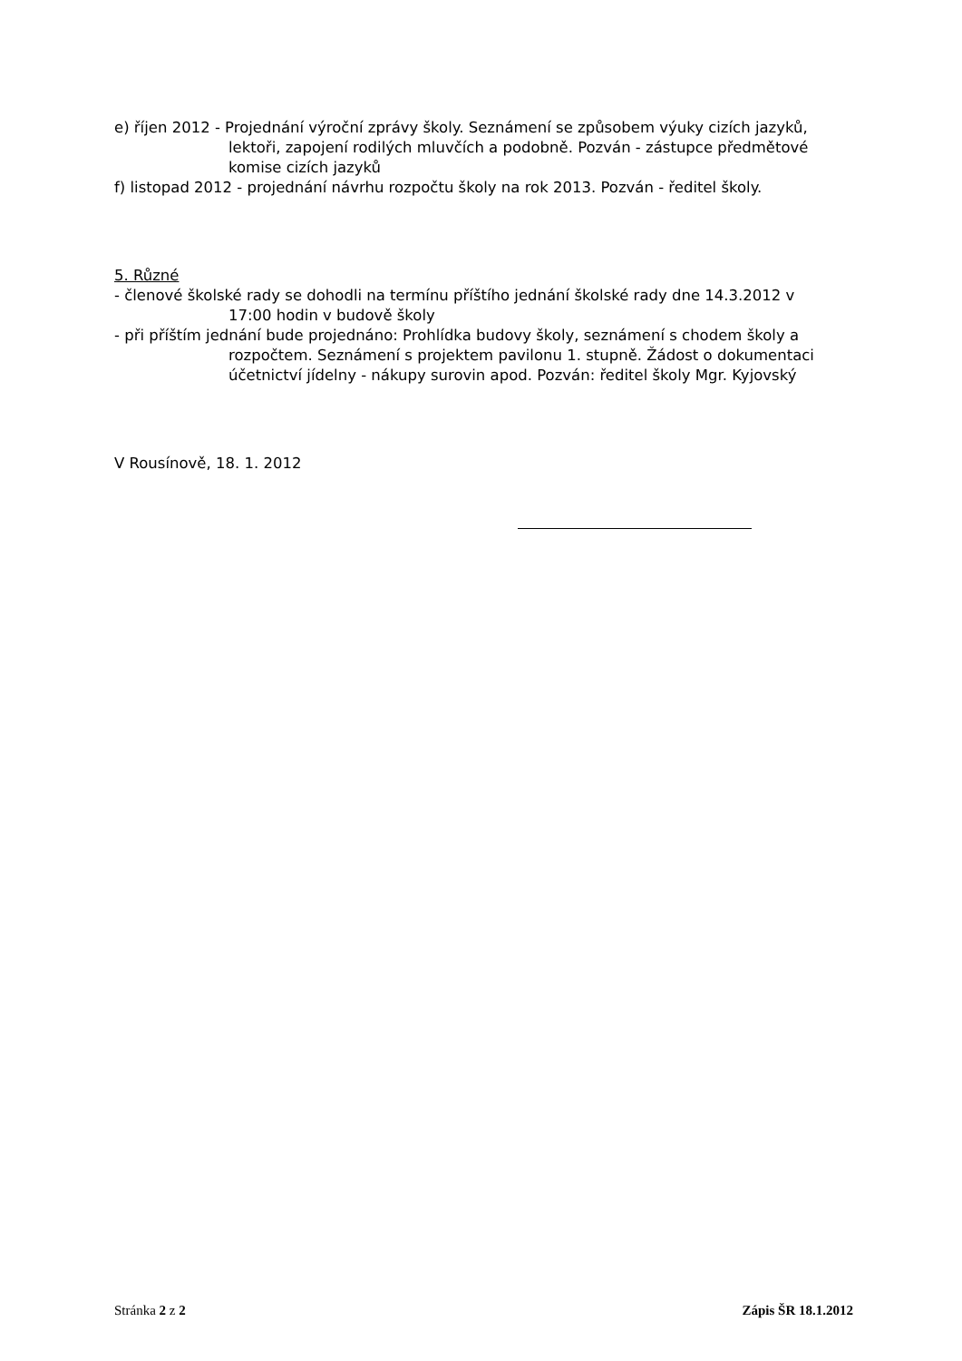e) říjen 2012 - Projednání výroční zprávy školy. Seznámení se způsobem výuky cizích jazyků,
lektoři, zapojení rodilých mluvčích a podobně. Pozván - zástupce předmětové komise cizích jazyků
f) listopad 2012 - projednání návrhu rozpočtu školy na rok 2013. Pozván - ředitel školy.
5. Různé
- členové školské rady se dohodli na termínu příštího jednání školské rady dne 14.3.2012 v
17:00 hodin v budově školy
- při příštím jednání bude projednáno: Prohlídka budovy školy, seznámení s chodem školy a
rozpočtem. Seznámení s projektem pavilonu 1. stupně. Žádost o dokumentaci účetnictví jídelny - nákupy surovin apod. Pozván: ředitel školy Mgr. Kyjovský
V Rousínově, 18. 1. 2012
Stránka 2 z 2 Zápis ŠR 18.1.2012